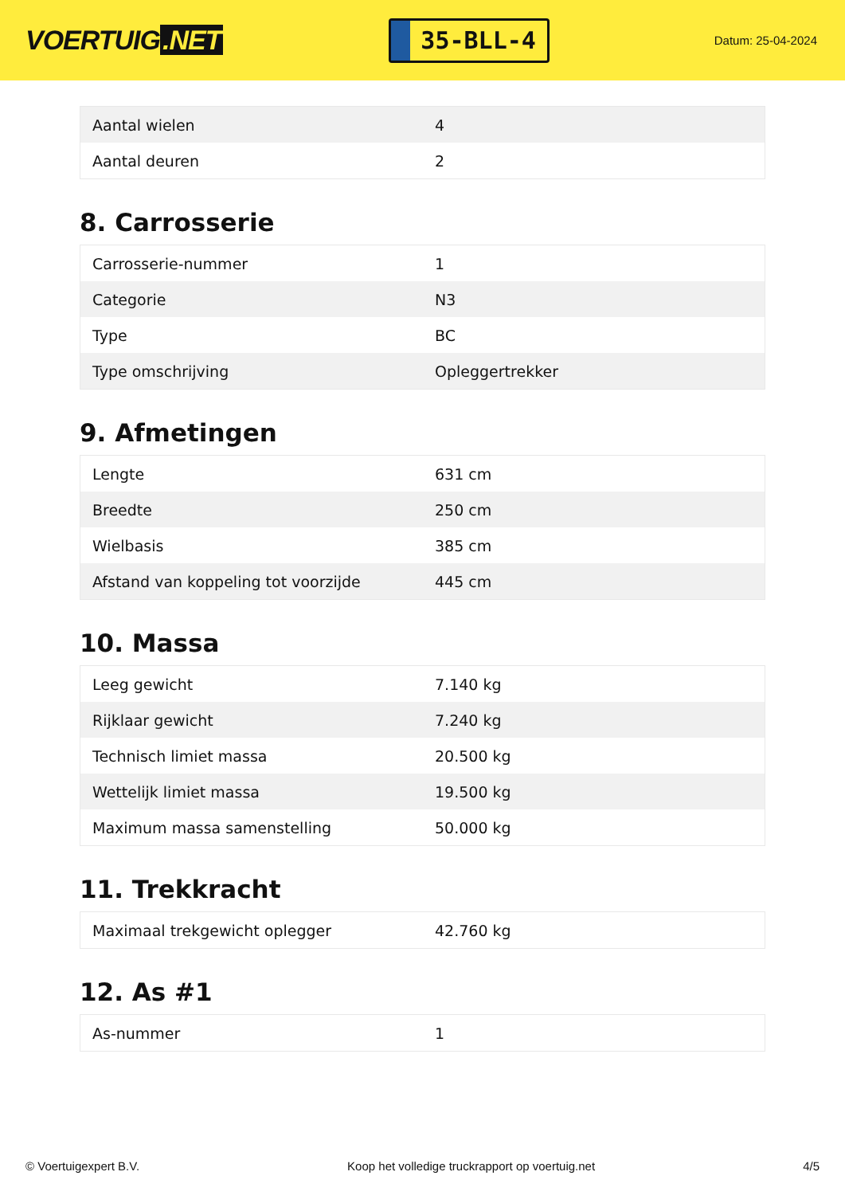VOERTUIG.NET
35-BLL-4
Datum: 25-04-2024
| Aantal wielen | 4 |
| Aantal deuren | 2 |
8. Carrosserie
| Carrosserie-nummer | 1 |
| Categorie | N3 |
| Type | BC |
| Type omschrijving | Opleggertrekker |
9. Afmetingen
| Lengte | 631 cm |
| Breedte | 250 cm |
| Wielbasis | 385 cm |
| Afstand van koppeling tot voorzijde | 445 cm |
10. Massa
| Leeg gewicht | 7.140 kg |
| Rijklaar gewicht | 7.240 kg |
| Technisch limiet massa | 20.500 kg |
| Wettelijk limiet massa | 19.500 kg |
| Maximum massa samenstelling | 50.000 kg |
11. Trekkracht
| Maximaal trekgewicht oplegger | 42.760 kg |
12. As #1
| As-nummer | 1 |
© Voertuigexpert B.V. Koop het volledige truckrapport op voertuig.net 4/5